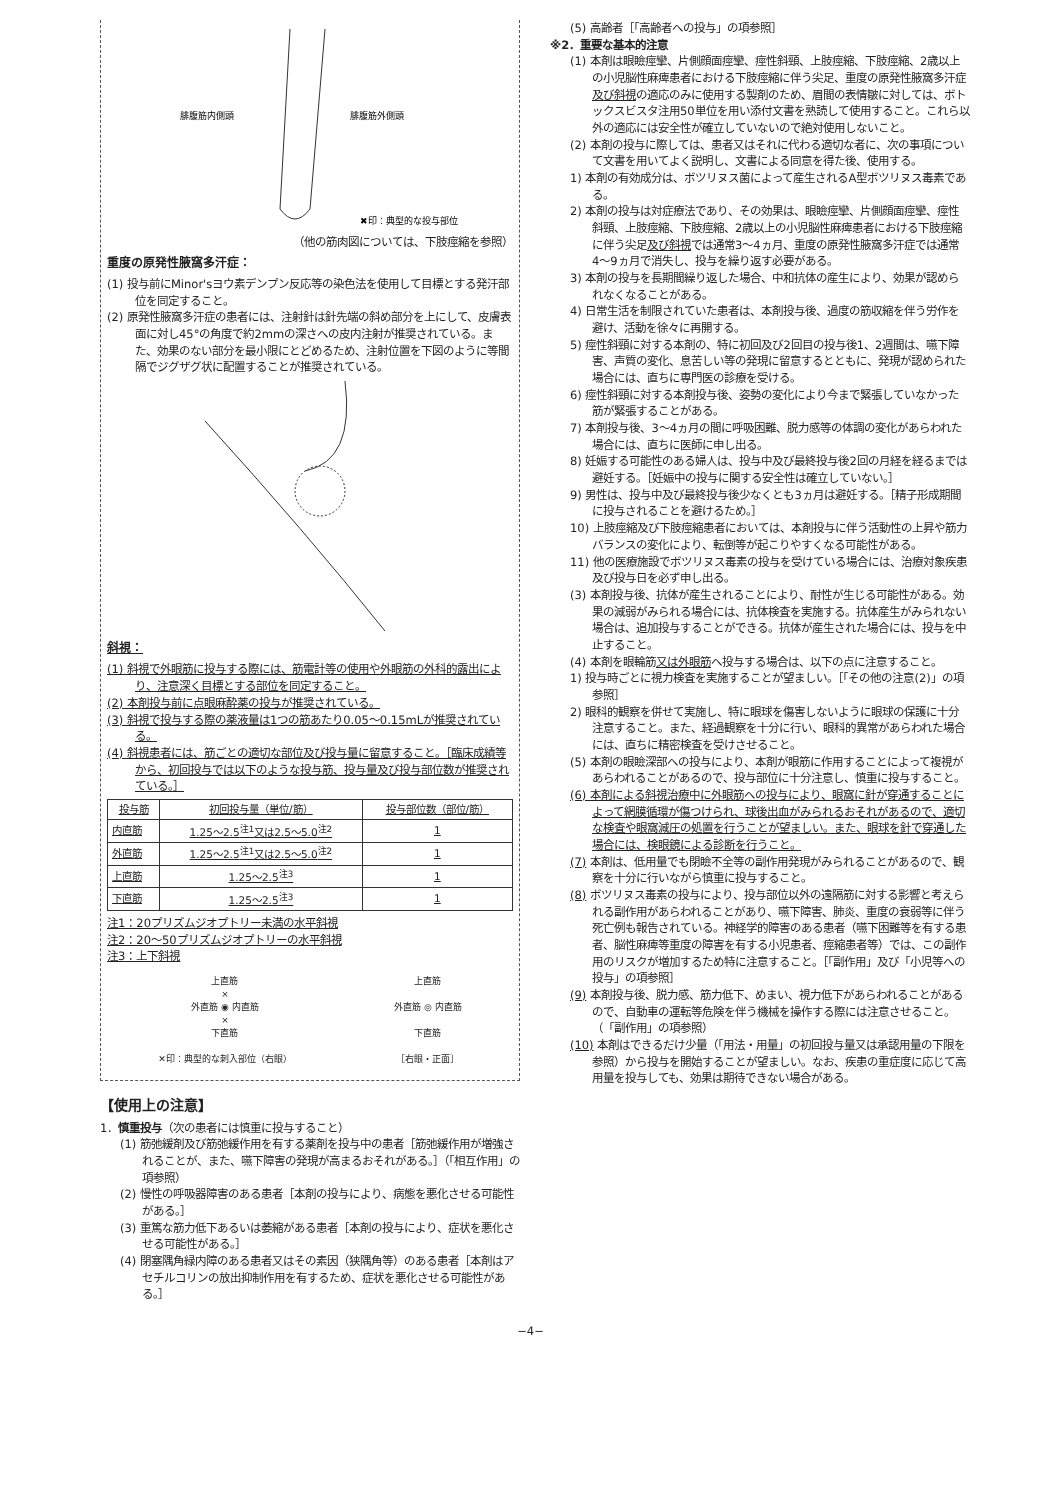腓腹筋内側頭
腓腹筋外側頭
✖印：典型的な投与部位
（他の筋肉図については、下肢痙縮を参照）
重度の原発性腋窩多汗症：
(1) 投与前にMinor'sヨウ素デンプン反応等の染色法を使用して目標とする発汗部位を同定すること。
(2) 原発性腋窩多汗症の患者には、注射針は針先端の斜め部分を上にして、皮膚表面に対し45°の角度で約2mmの深さへの皮内注射が推奨されている。また、効果のない部分を最小限にとどめるため、注射位置を下図のように等間隔でジグザグ状に配置することが推奨されている。
斜視：
(1) 斜視で外眼筋に投与する際には、筋電計等の使用や外眼筋の外科的露出により、注意深く目標とする部位を同定すること。
(2) 本剤投与前に点眼麻酔薬の投与が推奨されている。
(3) 斜視で投与する際の薬液量は1つの筋あたり0.05〜0.15mLが推奨されている。
(4) 斜視患者には、筋ごとの適切な部位及び投与量に留意すること。［臨床成績等から、初回投与では以下のような投与筋、投与量及び投与部位数が推奨されている。］
| 投与筋 | 初回投与量（単位/筋） | 投与部位数（部位/筋） |
| --- | --- | --- |
| 内直筋 | 1.25〜2.5<sup>注1</sup>又は2.5〜5.0<sup>注2</sup> | 1 |
| 外直筋 | 1.25〜2.5<sup>注1</sup>又は2.5〜5.0<sup>注2</sup> | 1 |
| 上直筋 | 1.25〜2.5<sup>注3</sup> | 1 |
| 下直筋 | 1.25〜2.5<sup>注3</sup> | 1 |
注1：20プリズムジオプトリー未満の水平斜視
注2：20〜50プリズムジオプトリーの水平斜視
注3：上下斜視
上直筋
×
外直筋 ◉ 内直筋
×
下直筋
✕印：典型的な刺入部位（右眼）
上直筋
外直筋 ◎ 内直筋
下直筋
［右眼・正面］
【使用上の注意】
1．慎重投与（次の患者には慎重に投与すること）
(1) 筋弛緩剤及び筋弛緩作用を有する薬剤を投与中の患者［筋弛緩作用が増強されることが、また、嚥下障害の発現が高まるおそれがある。］（「相互作用」の項参照）
(2) 慢性の呼吸器障害のある患者［本剤の投与により、病態を悪化させる可能性がある。］
(3) 重篤な筋力低下あるいは萎縮がある患者［本剤の投与により、症状を悪化させる可能性がある。］
(4) 閉塞隅角緑内障のある患者又はその素因（狭隅角等）のある患者［本剤はアセチルコリンの放出抑制作用を有するため、症状を悪化させる可能性がある。］
(5) 高齢者［「高齢者への投与」の項参照］
※2．重要な基本的注意
(1) 本剤は眼瞼痙攣、片側顔面痙攣、痙性斜頸、上肢痙縮、下肢痙縮、2歳以上の小児脳性麻痺患者における下肢痙縮に伴う尖足、重度の原発性腋窩多汗症及び斜視の適応のみに使用する製剤のため、眉間の表情皺に対しては、ボトックスビスタ注用50単位を用い添付文書を熟読して使用すること。これら以外の適応には安全性が確立していないので絶対使用しないこと。
(2) 本剤の投与に際しては、患者又はそれに代わる適切な者に、次の事項について文書を用いてよく説明し、文書による同意を得た後、使用する。
1) 本剤の有効成分は、ボツリヌス菌によって産生されるA型ボツリヌス毒素である。
2) 本剤の投与は対症療法であり、その効果は、眼瞼痙攣、片側顔面痙攣、痙性斜頸、上肢痙縮、下肢痙縮、2歳以上の小児脳性麻痺患者における下肢痙縮に伴う尖足及び斜視では通常3〜4ヵ月、重度の原発性腋窩多汗症では通常4〜9ヵ月で消失し、投与を繰り返す必要がある。
3) 本剤の投与を長期間繰り返した場合、中和抗体の産生により、効果が認められなくなることがある。
4) 日常生活を制限されていた患者は、本剤投与後、過度の筋収縮を伴う労作を避け、活動を徐々に再開する。
5) 痙性斜頸に対する本剤の、特に初回及び2回目の投与後1、2週間は、嚥下障害、声質の変化、息苦しい等の発現に留意するとともに、発現が認められた場合には、直ちに専門医の診療を受ける。
6) 痙性斜頸に対する本剤投与後、姿勢の変化により今まで緊張していなかった筋が緊張することがある。
7) 本剤投与後、3〜4ヵ月の間に呼吸困難、脱力感等の体調の変化があらわれた場合には、直ちに医師に申し出る。
8) 妊娠する可能性のある婦人は、投与中及び最終投与後2回の月経を経るまでは避妊する。［妊娠中の投与に関する安全性は確立していない。］
9) 男性は、投与中及び最終投与後少なくとも3ヵ月は避妊する。［精子形成期間に投与されることを避けるため。］
10) 上肢痙縮及び下肢痙縮患者においては、本剤投与に伴う活動性の上昇や筋力バランスの変化により、転倒等が起こりやすくなる可能性がある。
11) 他の医療施設でボツリヌス毒素の投与を受けている場合には、治療対象疾患及び投与日を必ず申し出る。
(3) 本剤投与後、抗体が産生されることにより、耐性が生じる可能性がある。効果の減弱がみられる場合には、抗体検査を実施する。抗体産生がみられない場合は、追加投与することができる。抗体が産生された場合には、投与を中止すること。
(4) 本剤を眼輪筋又は外眼筋へ投与する場合は、以下の点に注意すること。
1) 投与時ごとに視力検査を実施することが望ましい。［「その他の注意(2)」の項参照］
2) 眼科的観察を併せて実施し、特に眼球を傷害しないように眼球の保護に十分注意すること。また、経過観察を十分に行い、眼科的異常があらわれた場合には、直ちに精密検査を受けさせること。
(5) 本剤の眼瞼深部への投与により、本剤が眼筋に作用することによって複視があらわれることがあるので、投与部位に十分注意し、慎重に投与すること。
(6) 本剤による斜視治療中に外眼筋への投与により、眼窩に針が穿通することによって網膜循環が傷つけられ、球後出血がみられるおそれがあるので、適切な検査や眼窩減圧の処置を行うことが望ましい。また、眼球を針で穿通した場合には、検眼鏡による診断を行うこと。
(7) 本剤は、低用量でも閉瞼不全等の副作用発現がみられることがあるので、観察を十分に行いながら慎重に投与すること。
(8) ボツリヌス毒素の投与により、投与部位以外の遠隔筋に対する影響と考えられる副作用があらわれることがあり、嚥下障害、肺炎、重度の衰弱等に伴う死亡例も報告されている。神経学的障害のある患者（嚥下困難等を有する患者、脳性麻痺等重度の障害を有する小児患者、痙縮患者等）では、この副作用のリスクが増加するため特に注意すること。［「副作用」及び「小児等への投与」の項参照］
(9) 本剤投与後、脱力感、筋力低下、めまい、視力低下があらわれることがあるので、自動車の運転等危険を伴う機械を操作する際には注意させること。（「副作用」の項参照）
(10) 本剤はできるだけ少量（「用法・用量」の初回投与量又は承認用量の下限を参照）から投与を開始することが望ましい。なお、疾患の重症度に応じて高用量を投与しても、効果は期待できない場合がある。
−4−